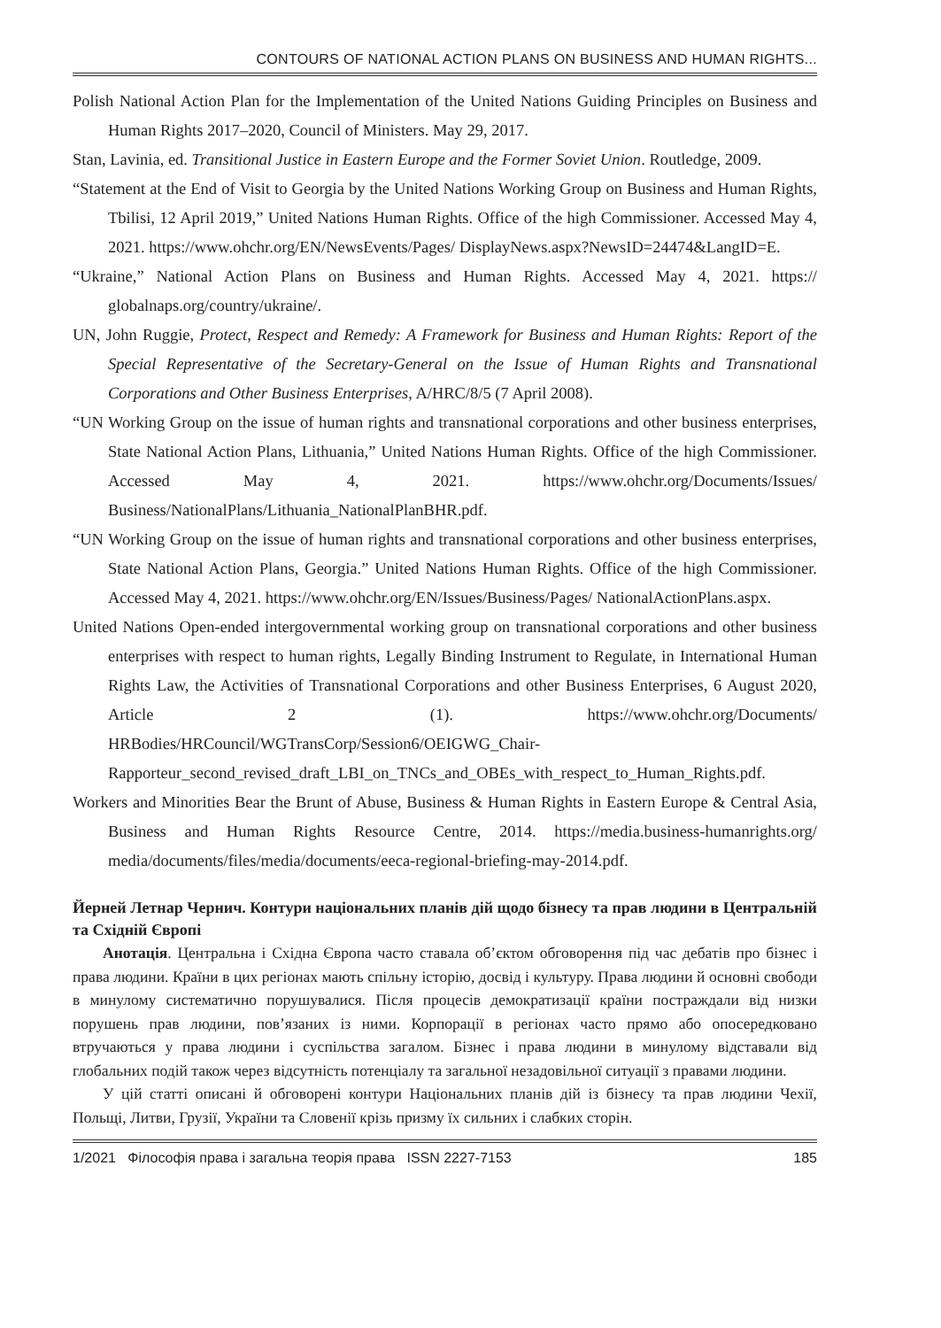CONTOURS OF NATIONAL ACTION PLANS ON BUSINESS AND HUMAN RIGHTS...
Polish National Action Plan for the Implementation of the United Nations Guiding Principles on Business and Human Rights 2017–2020, Council of Ministers. May 29, 2017.
Stan, Lavinia, ed. Transitional Justice in Eastern Europe and the Former Soviet Union. Routledge, 2009.
“Statement at the End of Visit to Georgia by the United Nations Working Group on Business and Human Rights, Tbilisi, 12 April 2019,” United Nations Human Rights. Office of the high Commissioner. Accessed May 4, 2021. https://www.ohchr.org/EN/NewsEvents/Pages/ DisplayNews.aspx?NewsID=24474&LangID=E.
“Ukraine,” National Action Plans on Business and Human Rights. Accessed May 4, 2021. https:// globalnaps.org/country/ukraine/.
UN, John Ruggie, Protect, Respect and Remedy: A Framework for Business and Human Rights: Report of the Special Representative of the Secretary-General on the Issue of Human Rights and Transnational Corporations and Other Business Enterprises, A/HRC/8/5 (7 April 2008).
“UN Working Group on the issue of human rights and transnational corporations and other business enterprises, State National Action Plans, Lithuania,” United Nations Human Rights. Office of the high Commissioner. Accessed May 4, 2021. https://www.ohchr.org/Documents/Issues/ Business/NationalPlans/Lithuania_NationalPlanBHR.pdf.
“UN Working Group on the issue of human rights and transnational corporations and other business enterprises, State National Action Plans, Georgia.” United Nations Human Rights. Office of the high Commissioner. Accessed May 4, 2021. https://www.ohchr.org/EN/Issues/Business/Pages/ NationalActionPlans.aspx.
United Nations Open-ended intergovernmental working group on transnational corporations and other business enterprises with respect to human rights, Legally Binding Instrument to Regulate, in International Human Rights Law, the Activities of Transnational Corporations and other Business Enterprises, 6 August 2020, Article 2 (1). https://www.ohchr.org/Documents/ HRBodies/HRCouncil/WGTransCorp/Session6/OEIGWG_Chair-Rapporteur_second_revised_draft_LBI_on_TNCs_and_OBEs_with_respect_to_Human_Rights.pdf.
Workers and Minorities Bear the Brunt of Abuse, Business & Human Rights in Eastern Europe & Central Asia, Business and Human Rights Resource Centre, 2014. https://media.business-humanrights.org/ media/documents/files/media/documents/eeca-regional-briefing-may-2014.pdf.
Йерней Летнар Чернич. Контури національних планів дій щодо бізнесу та прав людини в Центральній та Східній Європі
Анотація. Центральна і Східна Європа часто ставала об’єктом обговорення під час дебатів про бізнес і права людини. Країни в цих регіонах мають спільну історію, досвід і культуру. Права людини й основні свободи в минулому систематично порушувалися. Після процесів демократизації країни постраждали від низки порушень прав людини, пов’язаних із ними. Корпорації в регіонах часто прямо або опосередковано втручаються у права людини і суспільства загалом. Бізнес і права людини в минулому відставали від глобальних подій також через відсутність потенціалу та загальної незадовільної ситуації з правами людини.
У цій статті описані й обговорені контури Національних планів дій із бізнесу та прав людини Чехії, Польщі, Литви, Грузії, України та Словенії крізь призму їх сильних і слабких сторін.
1/2021 Філософія права і загальна теорія права ISSN 2227-7153 185